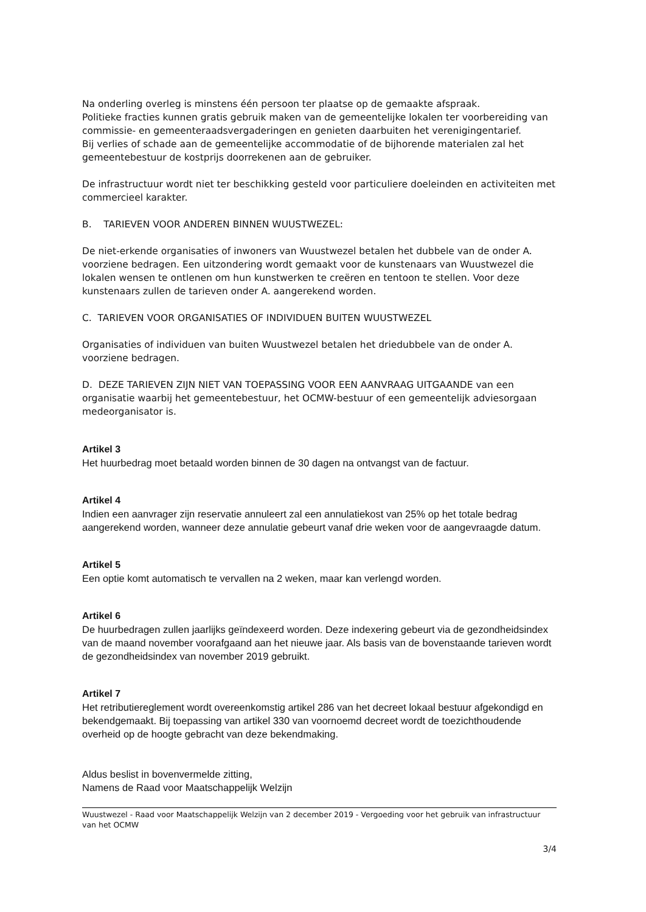Na onderling overleg is minstens één persoon ter plaatse op de gemaakte afspraak.
Politieke fracties kunnen gratis gebruik maken van de gemeentelijke lokalen ter voorbereiding van commissie- en gemeenteraadsvergaderingen en genieten daarbuiten het verenigingentarief.
Bij verlies of schade aan de gemeentelijke accommodatie of de bijhorende materialen zal het gemeentebestuur de kostprijs doorrekenen aan de gebruiker.
De infrastructuur wordt niet ter beschikking gesteld voor particuliere doeleinden en activiteiten met commercieel karakter.
B. TARIEVEN VOOR ANDEREN BINNEN WUUSTWEZEL:
De niet-erkende organisaties of inwoners van Wuustwezel betalen het dubbele van de onder A. voorziene bedragen. Een uitzondering wordt gemaakt voor de kunstenaars van Wuustwezel die lokalen wensen te ontlenen om hun kunstwerken te creëren en tentoon te stellen. Voor deze kunstenaars zullen de tarieven onder A. aangerekend worden.
C. TARIEVEN VOOR ORGANISATIES OF INDIVIDUEN BUITEN WUUSTWEZEL
Organisaties of individuen van buiten Wuustwezel betalen het driedubbele van de onder A. voorziene bedragen.
D. DEZE TARIEVEN ZIJN NIET VAN TOEPASSING VOOR EEN AANVRAAG UITGAANDE van een organisatie waarbij het gemeentebestuur, het OCMW-bestuur of een gemeentelijk adviesorgaan medeorganisator is.
Artikel 3
Het huurbedrag moet betaald worden binnen de 30 dagen na ontvangst van de factuur.
Artikel 4
Indien een aanvrager zijn reservatie annuleert zal een annulatiekost van 25% op het totale bedrag aangerekend worden, wanneer deze annulatie gebeurt vanaf drie weken voor de aangevraagde datum.
Artikel 5
Een optie komt automatisch te vervallen na 2 weken, maar kan verlengd worden.
Artikel 6
De huurbedragen zullen jaarlijks geïndexeerd worden. Deze indexering gebeurt via de gezondheidsindex van de maand november voorafgaand aan het nieuwe jaar. Als basis van de bovenstaande tarieven wordt de gezondheidsindex van november 2019 gebruikt.
Artikel 7
Het retributiereglement wordt overeenkomstig artikel 286 van het decreet lokaal bestuur afgekondigd en bekendgemaakt. Bij toepassing van artikel 330 van voornoemd decreet wordt de toezichthoudende overheid op de hoogte gebracht van deze bekendmaking.
Aldus beslist in bovenvermelde zitting,
Namens de Raad voor Maatschappelijk Welzijn
Wuustwezel - Raad voor Maatschappelijk Welzijn van 2 december 2019 - Vergoeding voor het gebruik van infrastructuur van het OCMW
3/4